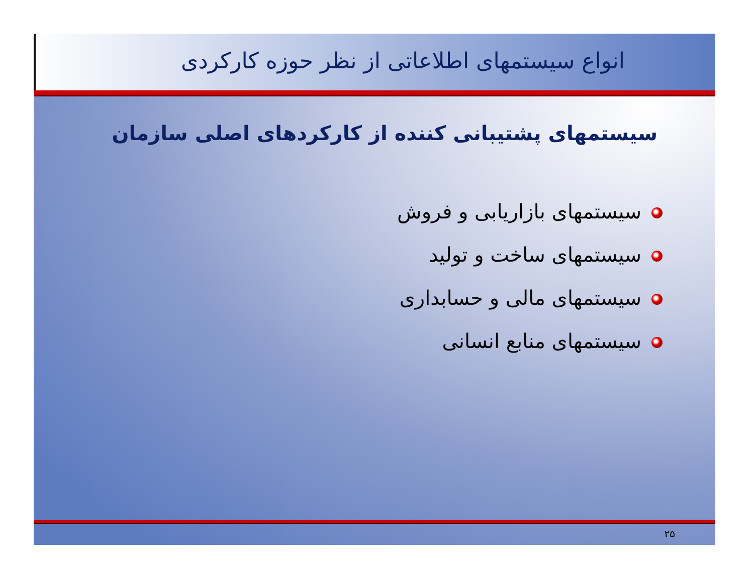انواع سیستمهای اطلاعاتی از نظر حوزه کارکردی
سیستمهای پشتیبانی کننده از کارکردهای اصلی سازمان
سیستمهای بازاریابی و فروش
سیستمهای ساخت و تولید
سیستمهای مالی و حسابداری
سیستمهای منابع انسانی
۲۵